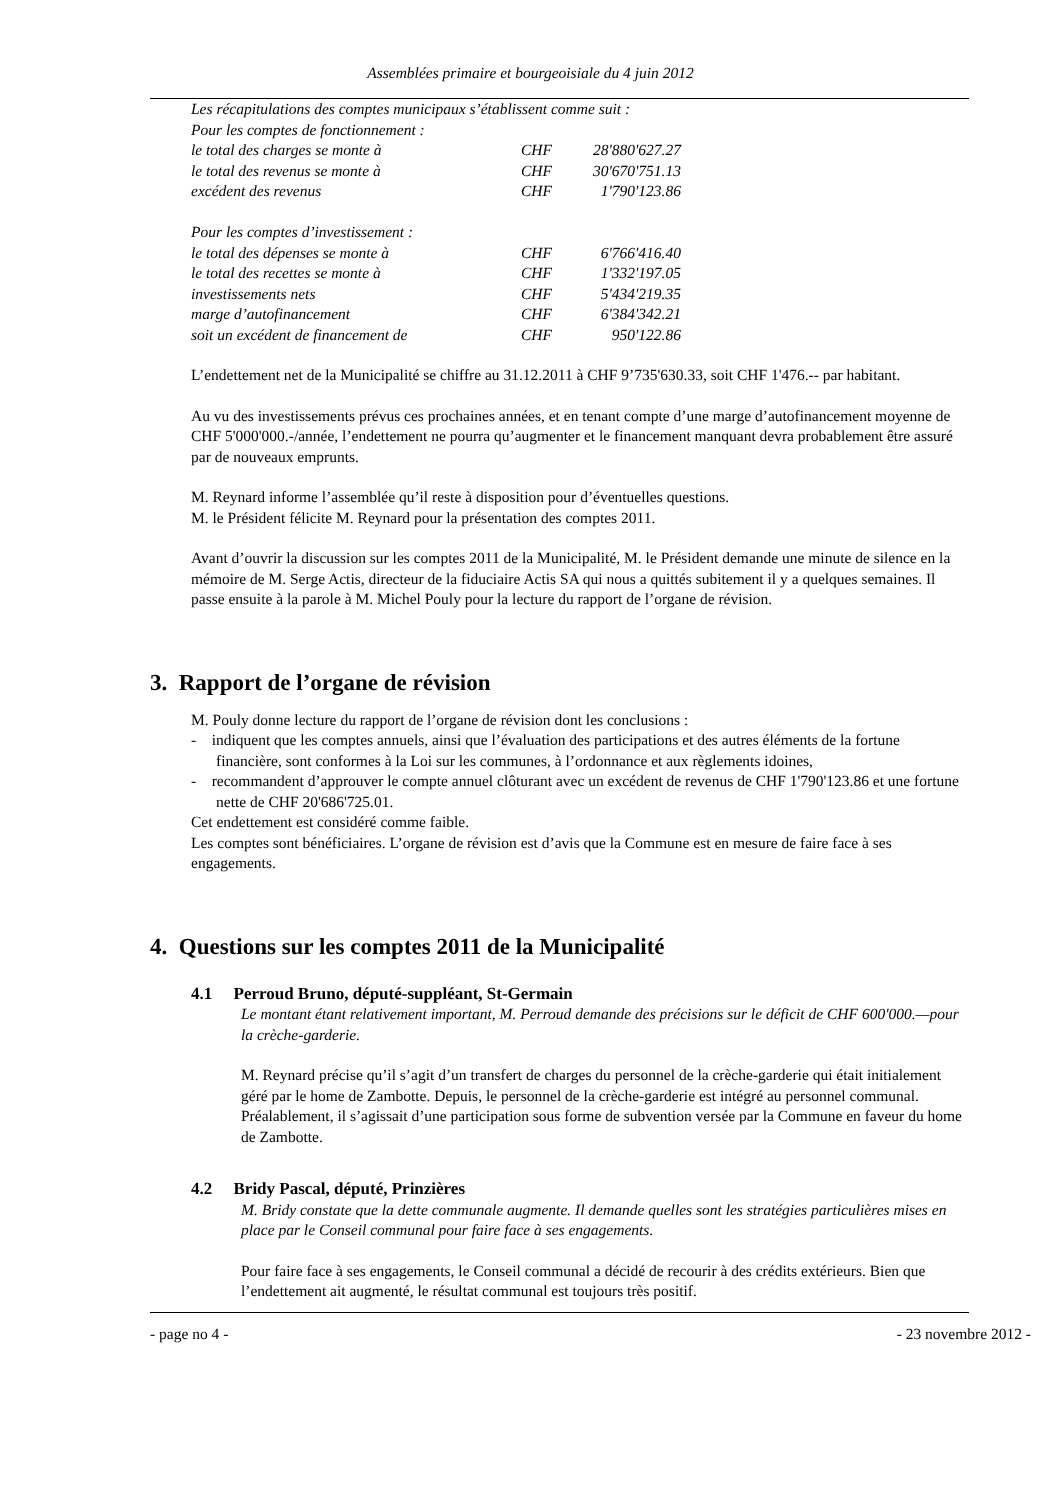Assemblées primaire et bourgeoisiale du 4 juin 2012
| Les récapitulations des comptes municipaux s’établissent comme suit : | | |
| Pour les comptes de fonctionnement : | | |
| le total des charges se monte à | CHF | 28'880'627.27 |
| le total des revenus se monte à | CHF | 30'670'751.13 |
| excédent des revenus | CHF | 1'790'123.86 |
| Pour les comptes d’investissement : | | |
| le total des dépenses se monte à | CHF | 6'766'416.40 |
| le total des recettes se monte à | CHF | 1'332'197.05 |
| investissements nets | CHF | 5'434'219.35 |
| marge d’autofinancement | CHF | 6'384'342.21 |
| soit un excédent de financement de | CHF | 950'122.86 |
L’endettement net de la Municipalité se chiffre au 31.12.2011 à CHF 9’735'630.33, soit CHF 1'476.-- par habitant.
Au vu des investissements prévus ces prochaines années, et en tenant compte d’une marge d’autofinancement moyenne de CHF 5'000'000.-/année, l’endettement ne pourra qu’augmenter et le financement manquant devra probablement être assuré par de nouveaux emprunts.
M. Reynard informe l’assemblée qu’il reste à disposition pour d’éventuelles questions.
M. le Président félicite M. Reynard pour la présentation des comptes 2011.
Avant d’ouvrir la discussion sur les comptes 2011 de la Municipalité, M. le Président demande une minute de silence en la mémoire de M. Serge Actis, directeur de la fiduciaire Actis SA qui nous a quittés subitement il y a quelques semaines. Il passe ensuite à la parole à M. Michel Pouly pour la lecture du rapport de l’organe de révision.
3. Rapport de l’organe de révision
M. Pouly donne lecture du rapport de l’organe de révision dont les conclusions :
- indiquent que les comptes annuels, ainsi que l’évaluation des participations et des autres éléments de la fortune financière, sont conformes à la Loi sur les communes, à l’ordonnance et aux règlements idoines,
- recommandent d’approuver le compte annuel clôturant avec un excédent de revenus de CHF 1'790'123.86 et une fortune nette de CHF 20'686'725.01.
Cet endettement est considéré comme faible.
Les comptes sont bénéficiaires. L’organe de révision est d’avis que la Commune est en mesure de faire face à ses engagements.
4. Questions sur les comptes 2011 de la Municipalité
4.1 Perroud Bruno, député-suppléant, St-Germain
Le montant étant relativement important, M. Perroud demande des précisions sur le déficit de CHF 600'000.—pour la crèche-garderie.
M. Reynard précise qu’il s’agit d’un transfert de charges du personnel de la crèche-garderie qui était initialement géré par le home de Zambotte. Depuis, le personnel de la crèche-garderie est intégré au personnel communal. Préalablement, il s’agissait d’une participation sous forme de subvention versée par la Commune en faveur du home de Zambotte.
4.2 Bridy Pascal, député, Prinzières
M. Bridy constate que la dette communale augmente. Il demande quelles sont les stratégies particulières mises en place par le Conseil communal pour faire face à ses engagements.
Pour faire face à ses engagements, le Conseil communal a décidé de recourir à des crédits extérieurs. Bien que l’endettement ait augmenté, le résultat communal est toujours très positif.
- page no 4 - - 23 novembre 2012 -